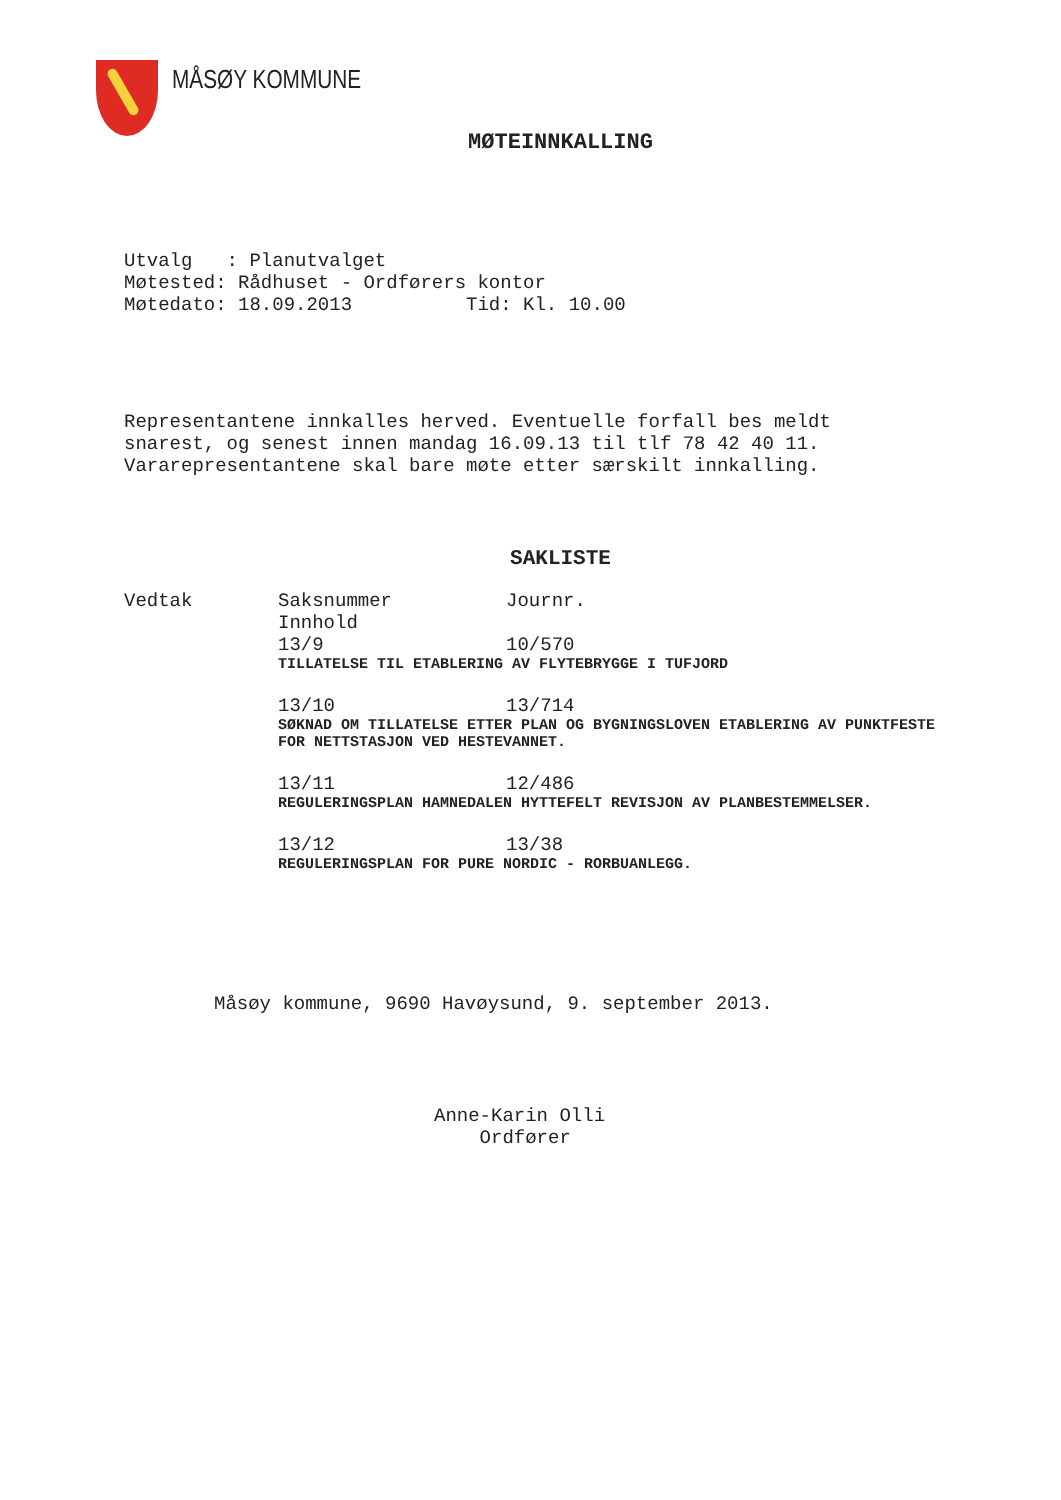MÅSØY KOMMUNE
MØTEINNKALLING
Utvalg   : Planutvalget
Møtested: Rådhuset - Ordførers kontor
Møtedato: 18.09.2013          Tid: Kl. 10.00
Representantene innkalles herved. Eventuelle forfall bes meldt
snarest, og senest innen mandag 16.09.13 til tlf 78 42 40 11.
Vararepresentantene skal bare møte etter særskilt innkalling.
SAKLISTE
Vedtak
Saksnummer          Journr.
Innhold
13/9                10/570
TILLATELSE TIL ETABLERING AV FLYTEBRYGGE I TUFJORD
13/10               13/714
SØKNAD OM TILLATELSE ETTER PLAN OG BYGNINGSLOVEN ETABLERING AV PUNKTFESTE FOR NETTSTASJON VED HESTEVANNET.
13/11               12/486
REGULERINGSPLAN HAMNEDALEN HYTTEFELT REVISJON AV PLANBESTEMMELSER.
13/12               13/38
REGULERINGSPLAN FOR PURE NORDIC - RORBUANLEGG.
Måsøy kommune, 9690 Havøysund, 9. september 2013.
Anne-Karin Olli
    Ordfører